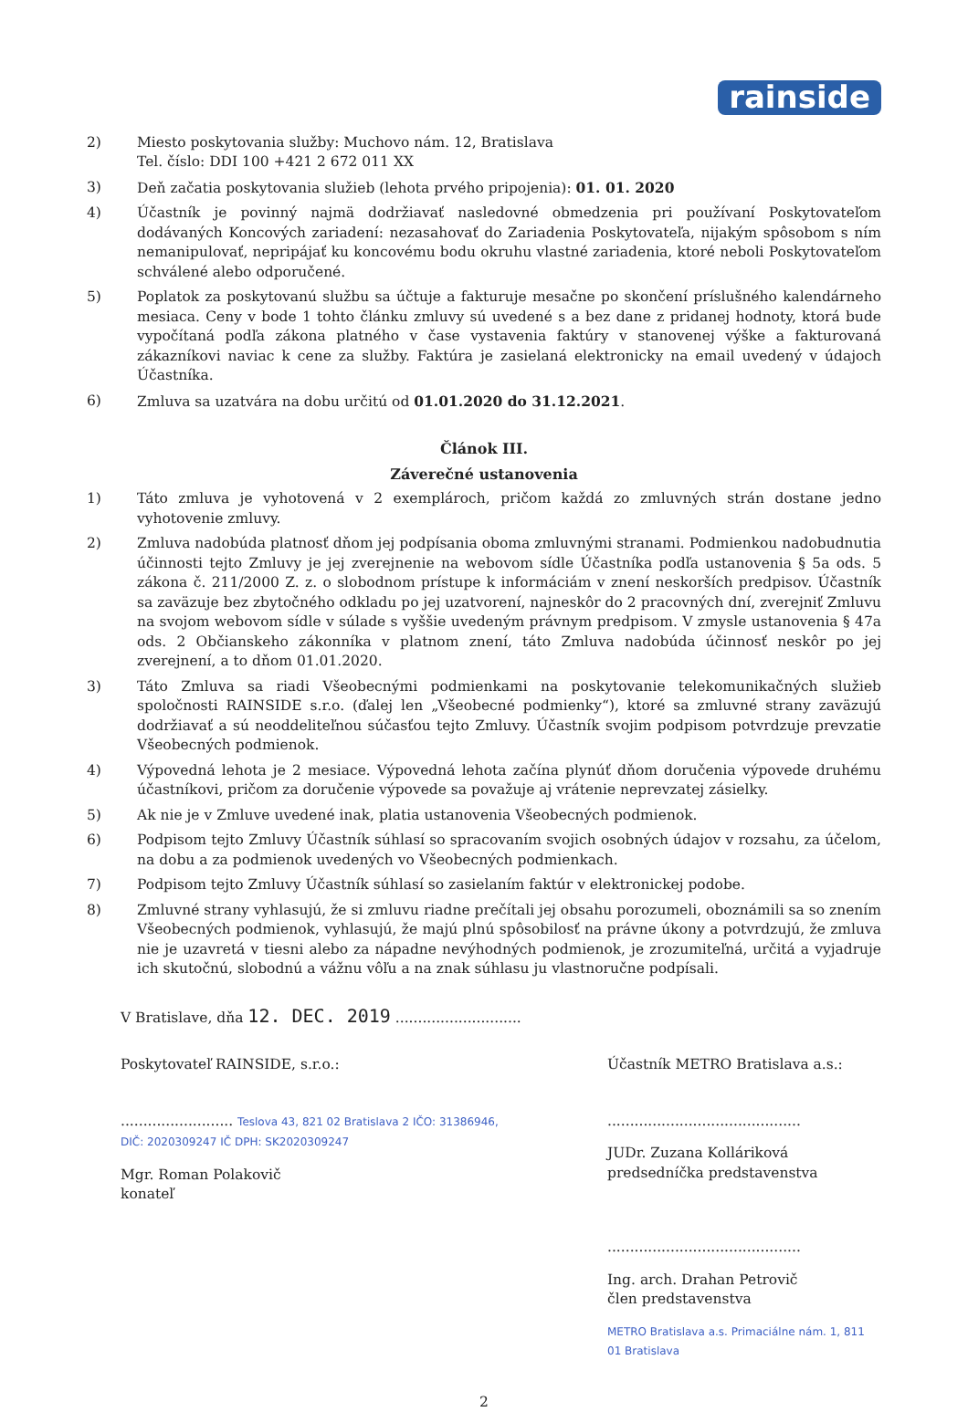rainside
2) Miesto poskytovania služby: Muchovo nám. 12, Bratislava
Tel. číslo: DDI 100 +421 2 672 011 XX
3) Deň začatia poskytovania služieb (lehota prvého pripojenia): 01. 01. 2020
4) Účastník je povinný najmä dodržiavať nasledovné obmedzenia pri používaní Poskytovateľom dodávaných Koncových zariadení: nezasahovať do Zariadenia Poskytovateľa, nijakým spôsobom s ním nemanipulovať, nepripájať ku koncovému bodu okruhu vlastné zariadenia, ktoré neboli Poskytovateľom schválené alebo odporučené.
5) Poplatok za poskytovanú službu sa účtuje a fakturuje mesačne po skončení príslušného kalendárneho mesiaca. Ceny v bode 1 tohto článku zmluvy sú uvedené s a bez dane z pridanej hodnoty, ktorá bude vypočítaná podľa zákona platného v čase vystavenia faktúry v stanovenej výške a fakturovaná zákazníkovi naviac k cene za služby. Faktúra je zasielaná elektronicky na email uvedený v údajoch Účastníka.
6) Zmluva sa uzatvára na dobu určitú od 01.01.2020 do 31.12.2021.
Článok III.
Záverečné ustanovenia
1) Táto zmluva je vyhotovená v 2 exemplároch, pričom každá zo zmluvných strán dostane jedno vyhotovenie zmluvy.
2) Zmluva nadobúda platnosť dňom jej podpísania oboma zmluvnými stranami. Podmienkou nadobudnutia účinnosti tejto Zmluvy je jej zverejnenie na webovom sídle Účastníka podľa ustanovenia § 5a ods. 5 zákona č. 211/2000 Z. z. o slobodnom prístupe k informáciám v znení neskorších predpisov. Účastník sa zaväzuje bez zbytočného odkladu po jej uzatvorení, najneskôr do 2 pracovných dní, zverejniť Zmluvu na svojom webovom sídle v súlade s vyššie uvedeným právnym predpisom. V zmysle ustanovenia § 47a ods. 2 Občianskeho zákonníka v platnom znení, táto Zmluva nadobúda účinnosť neskôr po jej zverejnení, a to dňom 01.01.2020.
3) Táto Zmluva sa riadi Všeobecnými podmienkami na poskytovanie telekomunikačných služieb spoločnosti RAINSIDE s.r.o. (ďalej len „Všeobecné podmienky“), ktoré sa zmluvné strany zaväzujú dodržiavať a sú neoddeliteľnou súčasťou tejto Zmluvy. Účastník svojim podpisom potvrdzuje prevzatie Všeobecných podmienok.
4) Výpovedná lehota je 2 mesiace. Výpovedná lehota začína plynúť dňom doručenia výpovede druhému účastníkovi, pričom za doručenie výpovede sa považuje aj vrátenie neprevzatej zásielky.
5) Ak nie je v Zmluve uvedené inak, platia ustanovenia Všeobecných podmienok.
6) Podpisom tejto Zmluvy Účastník súhlasí so spracovaním svojich osobných údajov v rozsahu, za účelom, na dobu a za podmienok uvedených vo Všeobecných podmienkach.
7) Podpisom tejto Zmluvy Účastník súhlasí so zasielaním faktúr v elektronickej podobe.
8) Zmluvné strany vyhlasujú, že si zmluvu riadne prečítali jej obsahu porozumeli, oboznámili sa so znením Všeobecných podmienok, vyhlasujú, že majú plnú spôsobilosť na právne úkony a potvrdzujú, že zmluva nie je uzavretá v tiesni alebo za nápadne nevýhodných podmienok, je zrozumiteľná, určitá a vyjadruje ich skutočnú, slobodnú a vážnu vôľu a na znak súhlasu ju vlastnoručne podpísali.
V Bratislave, dňa 12. DEC. 2019 ............................
Poskytovateľ RAINSIDE, s.r.o.:
......................... Teslova 43, 821 02 Bratislava 2 IČO: 31386946, DIČ: 2020309247 IČ DPH: SK2020309247
Mgr. Roman Polakovič
konateľ
Účastník METRO Bratislava a.s.:
...........................................
JUDr. Zuzana Kolláriková
predsedníčka predstavenstva
...........................................
Ing. arch. Drahan Petrovič
člen predstavenstva
METRO Bratislava a.s. Primaciálne nám. 1, 811 01 Bratislava
2